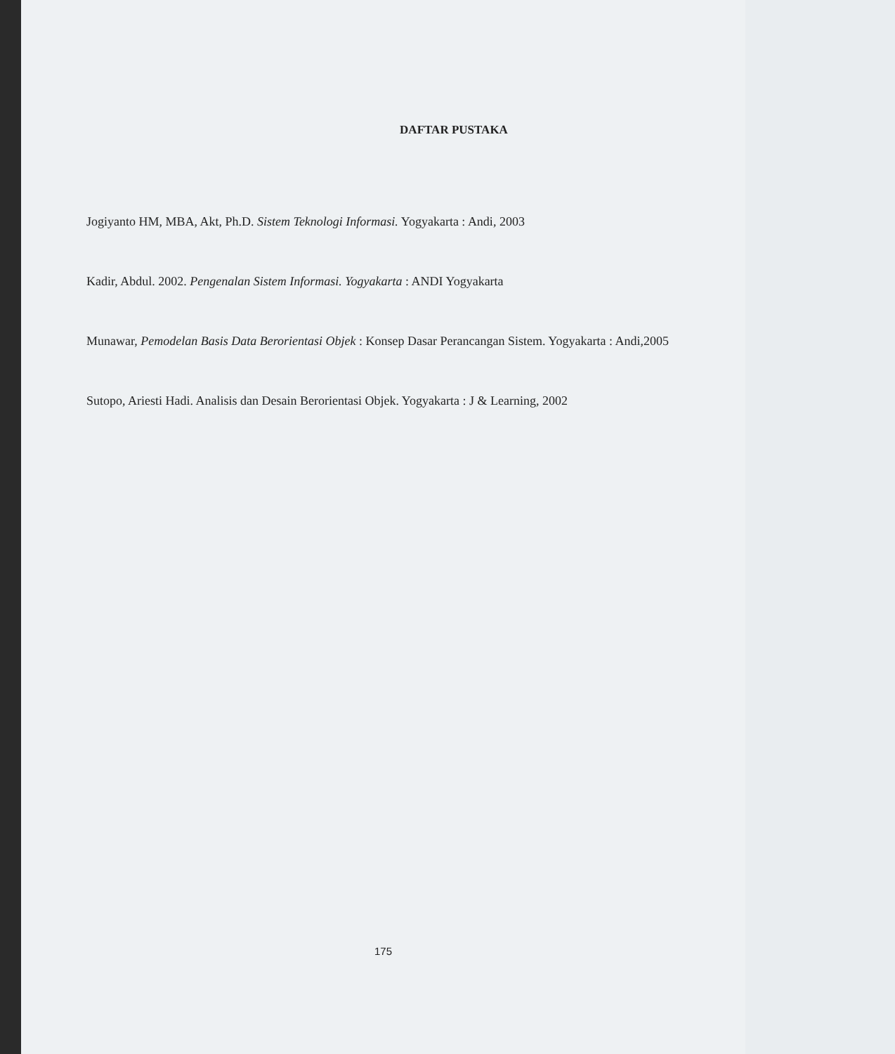DAFTAR PUSTAKA
Jogiyanto HM, MBA, Akt, Ph.D. Sistem Teknologi Informasi. Yogyakarta : Andi, 2003
Kadir, Abdul. 2002. Pengenalan Sistem Informasi. Yogyakarta : ANDI Yogyakarta
Munawar, Pemodelan Basis Data Berorientasi Objek : Konsep Dasar Perancangan Sistem. Yogyakarta : Andi,2005
Sutopo, Ariesti Hadi. Analisis dan Desain Berorientasi Objek. Yogyakarta : J & Learning, 2002
175